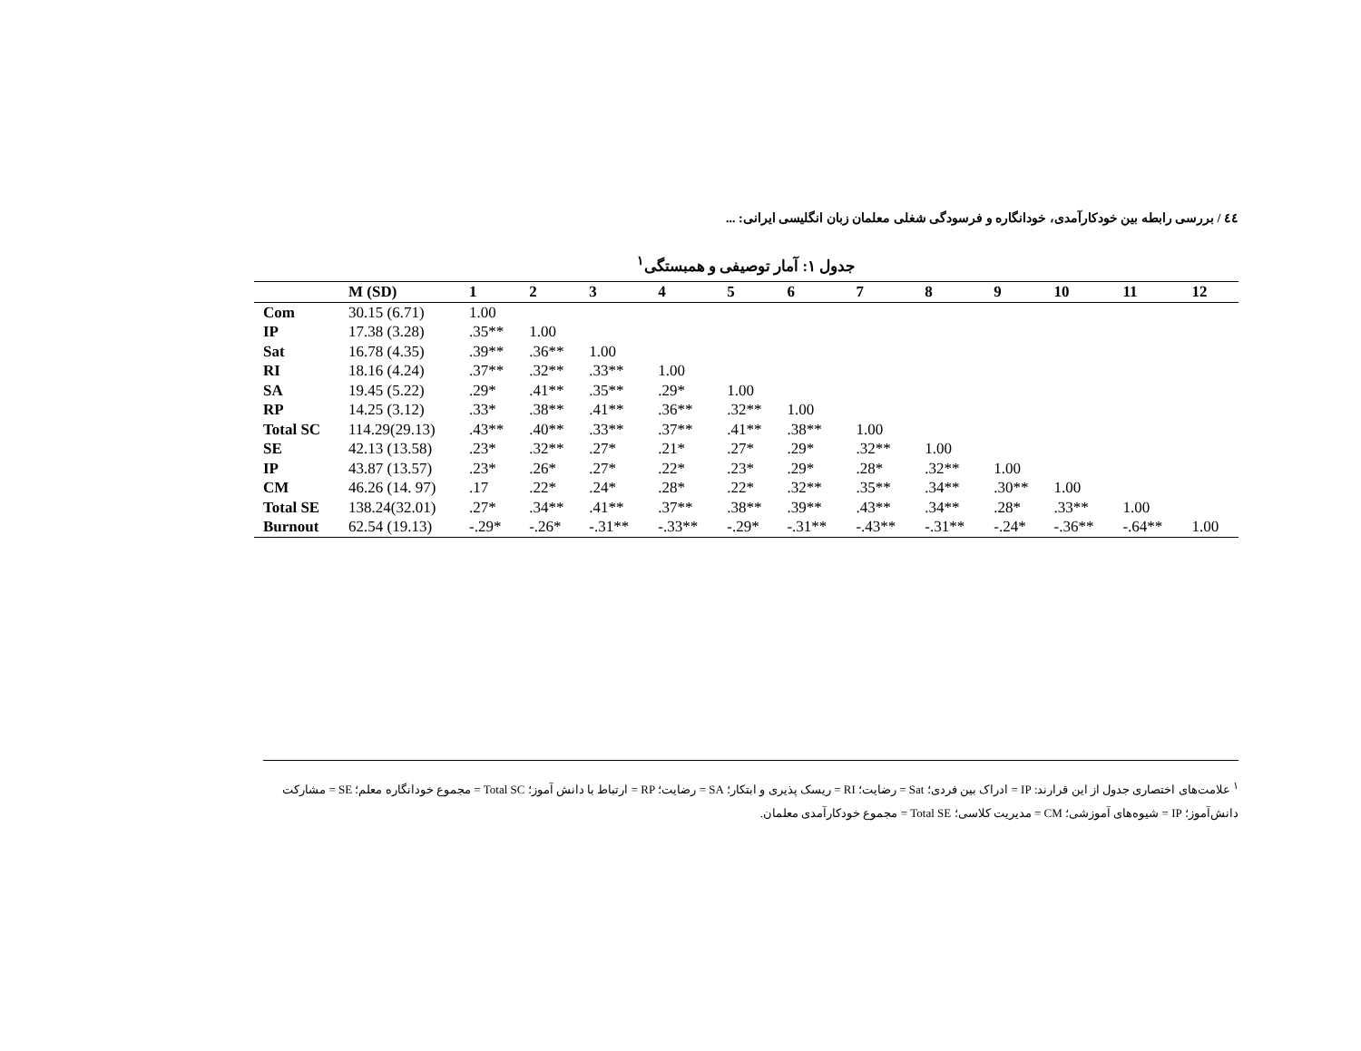٤٤ / بررسی رابطه بین خودکارآمدی، خودانگاره و فرسودگی شغلی معلمان زبان انگلیسی ایرانی: ...
جدول ۱: آمار توصیفی و همبستگی<sup>۱</sup>
| | M (SD) | 1 | 2 | 3 | 4 | 5 | 6 | 7 | 8 | 9 | 10 | 11 | 12 |
| --- | --- | --- | --- | --- | --- | --- | --- | --- | --- | --- | --- | --- | --- |
| Com | 30.15 (6.71) | 1.00 | | | | | | | | | | | |
| IP | 17.38 (3.28) | .35** | 1.00 | | | | | | | | | | |
| Sat | 16.78 (4.35) | .39** | .36** | 1.00 | | | | | | | | | |
| RI | 18.16 (4.24) | .37** | .32** | .33** | 1.00 | | | | | | | | |
| SA | 19.45 (5.22) | .29* | .41** | .35** | .29* | 1.00 | | | | | | | |
| RP | 14.25 (3.12) | .33* | .38** | .41** | .36** | .32** | 1.00 | | | | | | |
| Total SC | 114.29(29.13) | .43** | .40** | .33** | .37** | .41** | .38** | 1.00 | | | | | |
| SE | 42.13 (13.58) | .23* | .32** | .27* | .21* | .27* | .29* | .32** | 1.00 | | | | |
| IP | 43.87 (13.57) | .23* | .26* | .27* | .22* | .23* | .29* | .28* | .32** | 1.00 | | | |
| CM | 46.26 (14. 97) | .17 | .22* | .24* | .28* | .22* | .32** | .35** | .34** | .30** | 1.00 | | |
| Total SE | 138.24(32.01) | .27* | .34** | .41** | .37** | .38** | .39** | .43** | .34** | .28* | .33** | 1.00 | |
| Burnout | 62.54 (19.13) | -.29* | -.26* | -.31** | -.33** | -.29* | -.31** | -.43** | -.31** | -.24* | -.36** | -.64** | 1.00 |
<sup>۱</sup> علامت‌های اختصاری جدول از این قرارند: IP = ادراک بین فردی؛ Sat = رضایت؛ RI = ریسک پذیری و ابتکار؛ SA = رضایت؛ RP = ارتباط با دانش آموز؛ Total SC = مجموع خودانگاره معلم؛ SE = مشارکت دانش‌آموز؛ IP = شیوه‌های آموزشی؛ CM = مدیریت کلاسی؛ Total SE = مجموع خودکارآمدی معلمان.